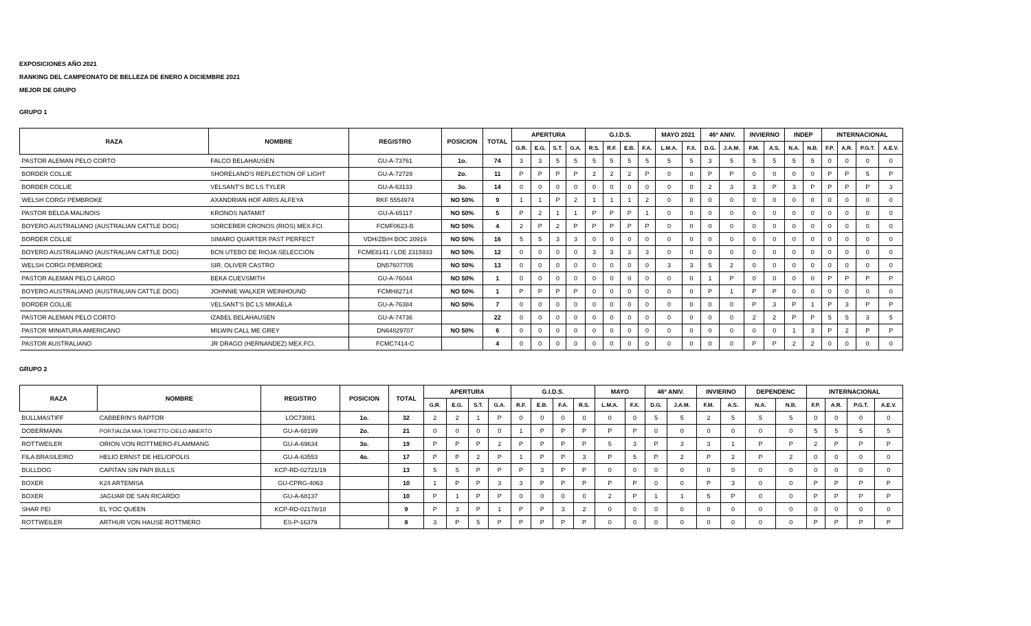EXPOSICIONES AÑO 2021
RANKING DEL CAMPEONATO DE BELLEZA DE ENERO A DICIEMBRE 2021
MEJOR DE GRUPO
GRUPO 1
| RAZA | NOMBRE | REGISTRO | POSICION | TOTAL | APERTURA | | | | G.I.D.S. | | | | MAYO 2021 | | 46º ANIV. | | INVIERNO | | INDEP | | INTERNACIONAL | | | |
| --- | --- | --- | --- | --- | --- | --- | --- | --- | --- | --- | --- | --- | --- | --- | --- | --- | --- | --- | --- | --- | --- | --- | --- | --- |
| | | | | | G.R. | E.G. | S.T. | G.A. | R.S. | R.F. | E.B. | F.A. | L.M.A. | F.X. | D.G. | J.A.M. | F.M. | A.S. | N.A. | N.B. | F.P. | A.R. | P.G.T. | A.E.V. |
| PASTOR ALEMAN PELO CORTO | FALCO BELAHAUSEN | GU-A-73761 | 1o. | 74 | 3 | 3 | 5 | 5 | 5 | 5 | 5 | 5 | 5 | 5 | 3 | 5 | 5 | 5 | 5 | 5 | 0 | 0 | 0 | 0 |
| BORDER COLLIE | SHORELAND'S REFLECTION OF LIGHT | GU-A-72729 | 2o. | 11 | P | P | P | P | 2 | 2 | 2 | P | 0 | 0 | P | P | 0 | 0 | 0 | 0 | P | P | 5 | P |
| BORDER COLLIE | VELSANT'S BC LS TYLER | GU-A-63133 | 3o. | 14 | 0 | 0 | 0 | 0 | 0 | 0 | 0 | 0 | 0 | 0 | 2 | 3 | 3 | P | 3 | P | P | P | P | 3 |
| WELSH CORGI PEMBROKE | AXANDRIAN HOF AIRIS ALFEYA | RKF 5554974 | NO 50% | 9 | 1 | 1 | P | 2 | 1 | 1 | 1 | 2 | 0 | 0 | 0 | 0 | 0 | 0 | 0 | 0 | 0 | 0 | 0 | 0 |
| PASTOR BELGA MALINOIS | KRONOS NATAMIT | GU-A-65117 | NO 50% | 5 | P | 2 | 1 | 1 | P | P | P | 1 | 0 | 0 | 0 | 0 | 0 | 0 | 0 | 0 | 0 | 0 | 0 | 0 |
| BOYERO AUSTRALIANO (AUSTRALIAN CATTLE DOG) | SORCERER CRONOS (RIOS) MEX.FCI. | FCMF0623-B | NO 50% | 4 | 2 | P | 2 | P | P | P | P | P | 0 | 0 | 0 | 0 | 0 | 0 | 0 | 0 | 0 | 0 | 0 | 0 |
| BORDER COLLIE | SIMARO QUARTER PAST PERFECT | VDH/ZBrH BOC 20919 | NO 50% | 16 | 5 | 5 | 3 | 3 | 0 | 0 | 0 | 0 | 0 | 0 | 0 | 0 | 0 | 0 | 0 | 0 | 0 | 0 | 0 | 0 |
| BOYERO AUSTRALIANO (AUSTRALIAN CATTLE DOG) | BCN UTEBO DE RIOJA SELECCIÓN | FCME8141 / LOE 2315933 | NO 50% | 12 | 0 | 0 | 0 | 0 | 3 | 3 | 3 | 3 | 0 | 0 | 0 | 0 | 0 | 0 | 0 | 0 | 0 | 0 | 0 | 0 |
| WELSH CORGI PEMBROKE | SIR. OLIVER CASTRO | DN57607705 | NO 50% | 13 | 0 | 0 | 0 | 0 | 0 | 0 | 0 | 0 | 3 | 3 | 5 | 2 | 0 | 0 | 0 | 0 | 0 | 0 | 0 | 0 |
| PASTOR ALEMAN PELO LARGO | BEKA CUEVSMITH | GU-A-76044 | NO 50% | 1 | 0 | 0 | 0 | 0 | 0 | 0 | 0 | 0 | 0 | 0 | 1 | P | 0 | 0 | 0 | 0 | P | P | P | P |
| BOYERO AUSTRALIANO (AUSTRALIAN CATTLE DOG) | JOHNNIE WALKER WEINHOUND | FCMH82714 | NO 50% | 1 | P | P | P | P | 0 | 0 | 0 | 0 | 0 | 0 | P | 1 | P | P | 0 | 0 | 0 | 0 | 0 | 0 |
| BORDER COLLIE | VELSANT'S BC LS MIKAELA | GU-A-76384 | NO 50% | 7 | 0 | 0 | 0 | 0 | 0 | 0 | 0 | 0 | 0 | 0 | 0 | 0 | P | 3 | P | 1 | P | 3 | P | P |
| PASTOR ALEMAN PELO CORTO | IZABEL BELAHAUSEN | GU-A-74736 | | 22 | 0 | 0 | 0 | 0 | 0 | 0 | 0 | 0 | 0 | 0 | 0 | 0 | 2 | 2 | P | P | 5 | 5 | 3 | 5 |
| PASTOR MINIATURA AMERICANO | MILWIN CALL ME GREY | DN64829707 | NO 50% | 6 | 0 | 0 | 0 | 0 | 0 | 0 | 0 | 0 | 0 | 0 | 0 | 0 | 0 | 0 | 1 | 3 | P | 2 | P | P |
| PASTOR AUSTRALIANO | JR DRAGO (HERNANDEZ) MEX.FCI. | FCMC7414-C | | 4 | 0 | 0 | 0 | 0 | 0 | 0 | 0 | 0 | 0 | 0 | 0 | 0 | P | P | 2 | 2 | 0 | 0 | 0 | 0 |
GRUPO 2
| RAZA | NOMBRE | REGISTRO | POSICION | TOTAL | APERTURA | | | | G.I.D.S. | | | | MAYO | | 46º ANIV. | | INVIERNO | | DEPENDENC | | INTERNACIONAL | | | |
| --- | --- | --- | --- | --- | --- | --- | --- | --- | --- | --- | --- | --- | --- | --- | --- | --- | --- | --- | --- | --- | --- | --- | --- | --- |
| | | | | | G.R. | E.G. | S.T. | G.A. | R.F. | E.B. | F.A. | R.S. | L.M.A. | F.X. | D.G. | J.A.M. | F.M. | A.S. | N.A. | N.B. | F.P. | A.R. | P.G.T. | A.E.V. |
| BULLMASTIFF | CABBERIN'S RAPTOR | LOC73081 | 1o. | 32 | 2 | 2 | 1 | P | 0 | 0 | 0 | 0 | 0 | 0 | 5 | 5 | 2 | 5 | 5 | 5 | 0 | 0 | 0 | 0 |
| DOBERMANN | PORTIALDA MIA TORETTO CIELO ABIERTO | GU-A-68199 | 2o. | 21 | 0 | 0 | 0 | 0 | 1 | P | P | P | P | P | 0 | 0 | 0 | 0 | 0 | 0 | 5 | 5 | 5 | 5 |
| ROTTWEILER | ORION VON ROTTMERO-FLAMMANG | GU-A-69634 | 3o. | 19 | P | P | P | 2 | P | P | P | P | 5 | 3 | P | 3 | 3 | 1 | P | P | 2 | P | P | P |
| FILA BRASILEIRO | HELIO ERNST DE HELIOPOLIS | GU-A-63553 | 4o. | 17 | P | P | 2 | P | 1 | P | P | 3 | P | 5 | P | 2 | P | 2 | P | 2 | 0 | 0 | 0 | 0 |
| BULLDOG | CAPITAN SIN PAPI BULLS | KCP-RD-02721/19 | | 13 | 5 | 5 | P | P | P | 3 | P | P | 0 | 0 | 0 | 0 | 0 | 0 | 0 | 0 | 0 | 0 | 0 | 0 |
| BOXER | K24 ARTEMISA | GU-CPRG-4063 | | 10 | 1 | P | P | 3 | 3 | P | P | P | P | P | 0 | 0 | P | 3 | 0 | 0 | P | P | P | P |
| BOXER | JAGUAR DE SAN RICARDO | GU-A-68137 | | 10 | P | 1 | P | P | 0 | 0 | 0 | 0 | 2 | P | 1 | 1 | 5 | P | 0 | 0 | P | P | P | P |
| SHAR PEI | EL YOC QUEEN | KCP-RD-02178/18 | | 9 | P | 3 | P | 1 | P | P | 3 | 2 | 0 | 0 | 0 | 0 | 0 | 0 | 0 | 0 | 0 | 0 | 0 | 0 |
| ROTTWEILER | ARTHUR VON HAUSE ROTTMERO | ES-P-16379 | | 8 | 3 | P | 5 | P | P | P | P | P | 0 | 0 | 0 | 0 | 0 | 0 | 0 | 0 | P | P | P | P |